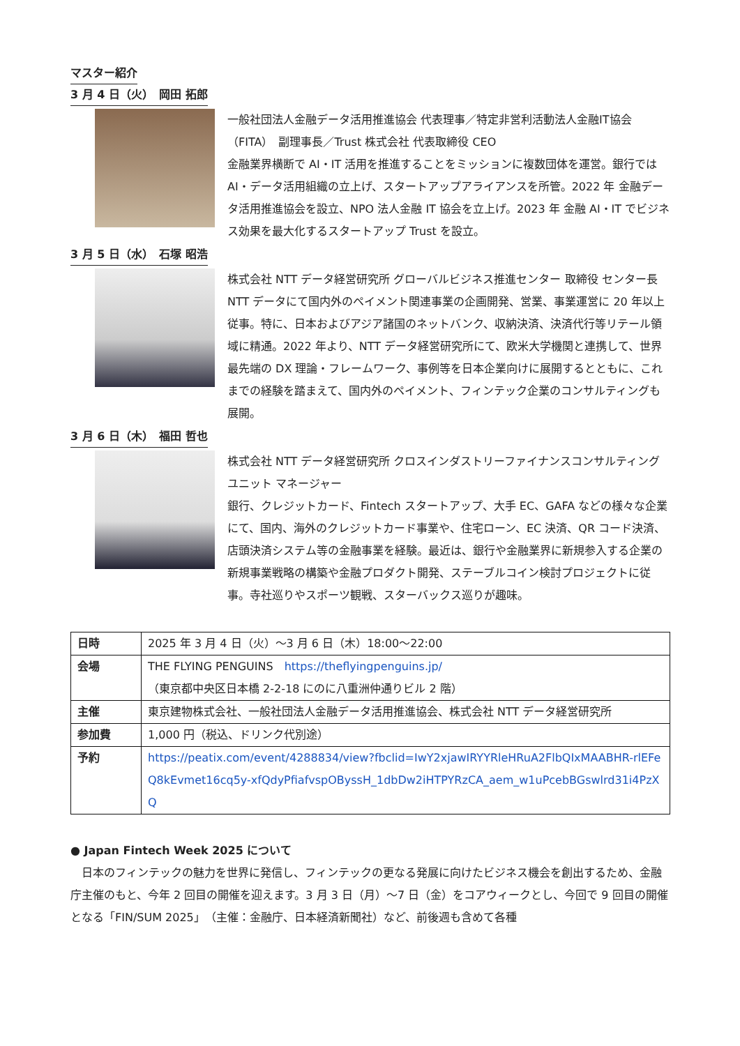マスター紹介
3 月 4 日（火）　岡田 拓郎
一般社団法人金融データ活用推進協会 代表理事／特定非営利活動法人金融IT協会（FITA）　副理事長／Trust 株式会社 代表取締役 CEO
金融業界横断で AI・IT 活用を推進することをミッションに複数団体を運営。銀行では AI・データ活用組織の立上げ、スタートアップアライアンスを所管。2022 年 金融データ活用推進協会を設立、NPO 法人金融 IT 協会を立上げ。2023 年 金融 AI・IT でビジネス効果を最大化するスタートアップ Trust を設立。
3 月 5 日（水）　石塚 昭浩
株式会社 NTT データ経営研究所 グローバルビジネス推進センター 取締役 センター長
NTT データにて国内外のペイメント関連事業の企画開発、営業、事業運営に 20 年以上従事。特に、日本およびアジア諸国のネットバンク、収納決済、決済代行等リテール領域に精通。2022 年より、NTT データ経営研究所にて、欧米大学機関と連携して、世界最先端の DX 理論・フレームワーク、事例等を日本企業向けに展開するとともに、これまでの経験を踏まえて、国内外のペイメント、フィンテック企業のコンサルティングも展開。
3 月 6 日（木）　福田 哲也
株式会社 NTT データ経営研究所 クロスインダストリーファイナンスコンサルティングユニット マネージャー
銀行、クレジットカード、Fintech スタートアップ、大手 EC、GAFA などの様々な企業にて、国内、海外のクレジットカード事業や、住宅ローン、EC 決済、QR コード決済、店頭決済システム等の金融事業を経験。最近は、銀行や金融業界に新規参入する企業の新規事業戦略の構築や金融プロダクト開発、ステーブルコイン検討プロジェクトに従事。寺社巡りやスポーツ観戦、スターバックス巡りが趣味。
| 日時 | 2025 年 3 月 4 日（火）～3 月 6 日（木）18:00～22:00 |
| 会場 | THE FLYING PENGUINS https://theflyingpenguins.jp/ （東京都中央区日本橋 2-2-18 にのに八重洲仲通りビル 2 階） |
| 主催 | 東京建物株式会社、一般社団法人金融データ活用推進協会、株式会社 NTT データ経営研究所 |
| 参加費 | 1,000 円（税込、ドリンク代別途） |
| 予約 | https://peatix.com/event/4288834/view?fbclid=IwY2xjawIRYYRleHRuA2FlbQIxMAABHR-rlEFeQ8kEvmet16cq5y-xfQdyPfiafvspOByssH_1dbDw2iHTPYRzCA_aem_w1uPcebBGswlrd31i4PzXQ |
● Japan Fintech Week 2025 について
　日本のフィンテックの魅力を世界に発信し、フィンテックの更なる発展に向けたビジネス機会を創出するため、金融庁主催のもと、今年 2 回目の開催を迎えます。3 月 3 日（月）～7 日（金）をコアウィークとし、今回で 9 回目の開催となる「FIN/SUM 2025」（主催：金融庁、日本経済新聞社）など、前後週も含めて各種